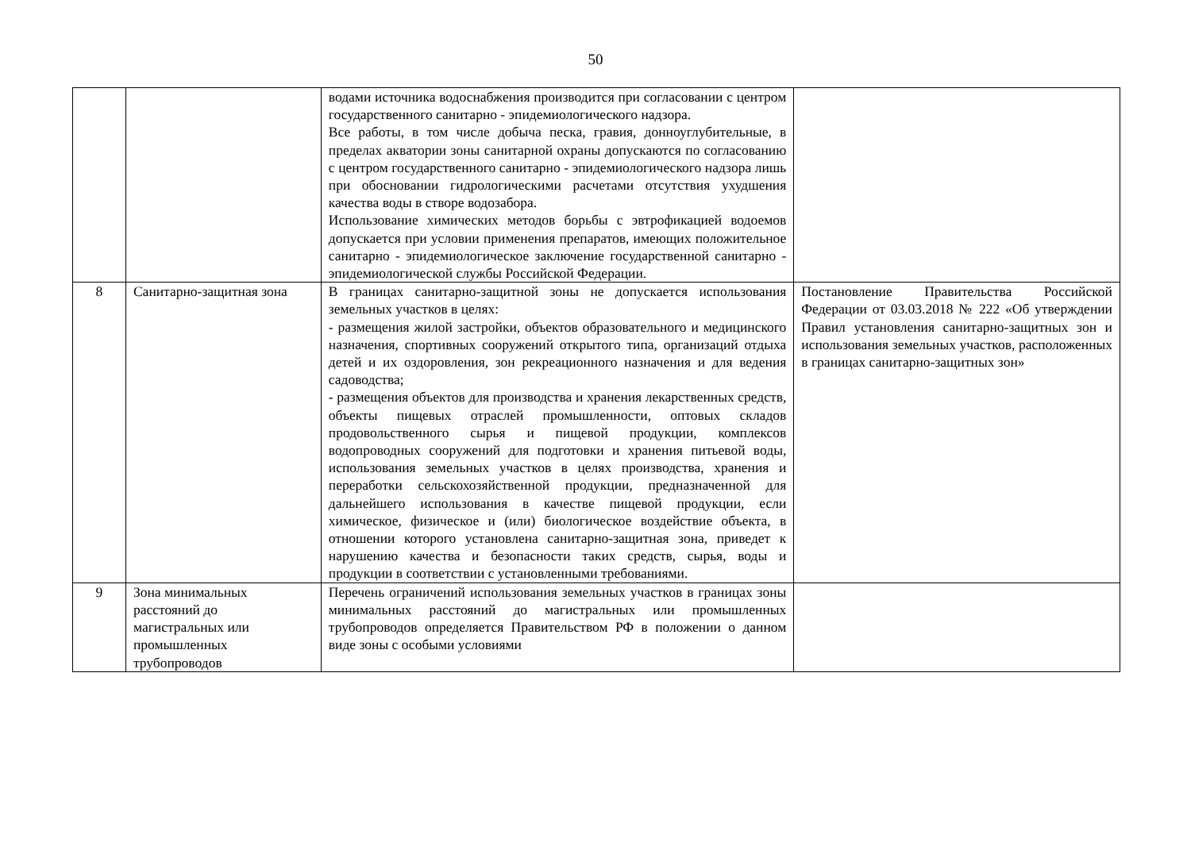50
| | | водами источника водоснабжения производится при согласовании с центром государственного санитарно - эпидемиологического надзора. Все работы, в том числе добыча песка, гравия, донноуглубительные, в пределах акватории зоны санитарной охраны допускаются по согласованию с центром государственного санитарно - эпидемиологического надзора лишь при обосновании гидрологическими расчетами отсутствия ухудшения качества воды в створе водозабора. Использование химических методов борьбы с эвтрофикацией водоемов допускается при условии применения препаратов, имеющих положительное санитарно - эпидемиологическое заключение государственной санитарно - эпидемиологической службы Российской Федерации. | |
| 8 | Санитарно-защитная зона | В границах санитарно-защитной зоны не допускается использования земельных участков в целях: - размещения жилой застройки, объектов образовательного и медицинского назначения, спортивных сооружений открытого типа, организаций отдыха детей и их оздоровления, зон рекреационного назначения и для ведения садоводства; - размещения объектов для производства и хранения лекарственных средств, объекты пищевых отраслей промышленности, оптовых складов продовольственного сырья и пищевой продукции, комплексов водопроводных сооружений для подготовки и хранения питьевой воды, использования земельных участков в целях производства, хранения и переработки сельскохозяйственной продукции, предназначенной для дальнейшего использования в качестве пищевой продукции, если химическое, физическое и (или) биологическое воздействие объекта, в отношении которого установлена санитарно-защитная зона, приведет к нарушению качества и безопасности таких средств, сырья, воды и продукции в соответствии с установленными требованиями. | Постановление Правительства Российской Федерации от 03.03.2018 № 222 «Об утверждении Правил установления санитарно-защитных зон и использования земельных участков, расположенных в границах санитарно-защитных зон» |
| 9 | Зона минимальных расстояний до магистральных или промышленных трубопроводов | Перечень ограничений использования земельных участков в границах зоны минимальных расстояний до магистральных или промышленных трубопроводов определяется Правительством РФ в положении о данном виде зоны с особыми условиями | |